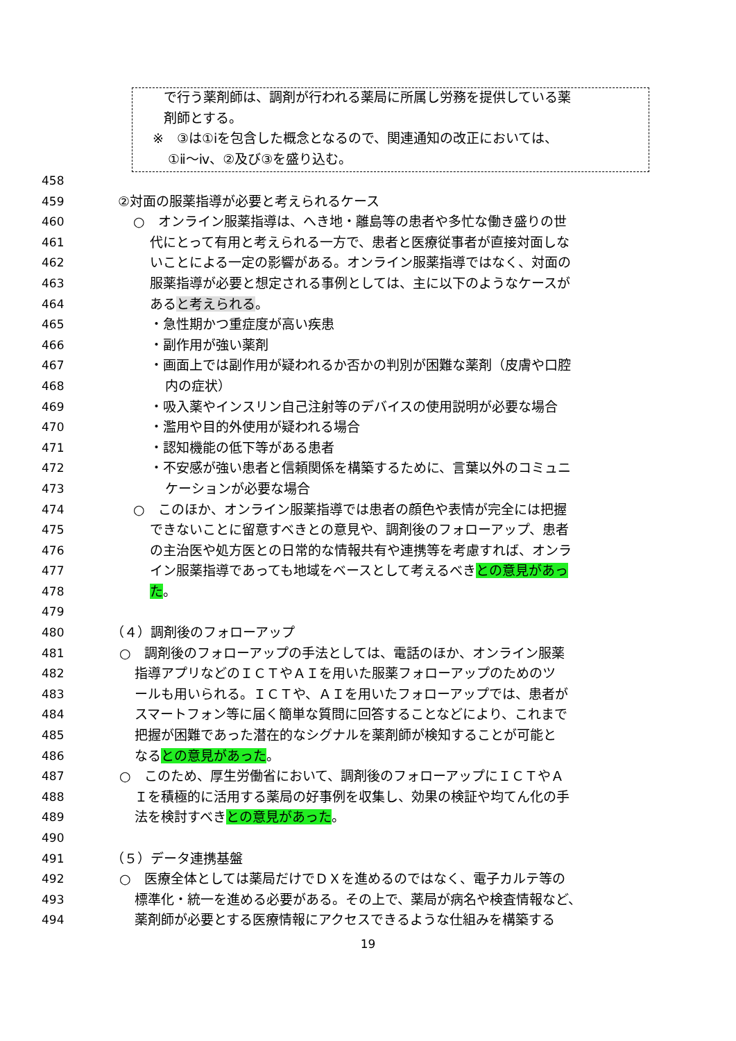で行う薬剤師は、調剤が行われる薬局に所属し労務を提供している薬
剤師とする。
※　③は①ⅰを包含した概念となるので、関連通知の改正においては、
①ⅱ～ⅳ、②及び③を盛り込む。
458
459 ②対面の服薬指導が必要と考えられるケース
460 ○　オンライン服薬指導は、へき地・離島等の患者や多忙な働き盛りの世
461 代にとって有用と考えられる一方で、患者と医療従事者が直接対面しな
462 いことによる一定の影響がある。オンライン服薬指導ではなく、対面の
463 服薬指導が必要と想定される事例としては、主に以下のようなケースが
464 あると考えられる。
465 ・急性期かつ重症度が高い疾患
466 ・副作用が強い薬剤
467 ・画面上では副作用が疑われるか否かの判別が困難な薬剤（皮膚や口腔
468 内の症状）
469 ・吸入薬やインスリン自己注射等のデバイスの使用説明が必要な場合
470 ・濫用や目的外使用が疑われる場合
471 ・認知機能の低下等がある患者
472 ・不安感が強い患者と信頼関係を構築するために、言葉以外のコミュニ
473 ケーションが必要な場合
474 ○　このほか、オンライン服薬指導では患者の顔色や表情が完全には把握
475 できないことに留意すべきとの意見や、調剤後のフォローアップ、患者
476 の主治医や処方医との日常的な情報共有や連携等を考慮すれば、オンラ
477 イン服薬指導であっても地域をベースとして考えるべきとの意見があっ
478 た。
479
480 （４）調剤後のフォローアップ
481 ○　調剤後のフォローアップの手法としては、電話のほか、オンライン服薬
482 指導アプリなどのＩＣＴやＡＩを用いた服薬フォローアップのためのツ
483 ールも用いられる。ＩＣＴや、ＡＩを用いたフォローアップでは、患者が
484 スマートフォン等に届く簡単な質問に回答することなどにより、これまで
485 把握が困難であった潜在的なシグナルを薬剤師が検知することが可能と
486 なるとの意見があった。
487 ○　このため、厚生労働省において、調剤後のフォローアップにＩＣＴやＡ
488 Ｉを積極的に活用する薬局の好事例を収集し、効果の検証や均てん化の手
489 法を検討すべきとの意見があった。
490
491 （５）データ連携基盤
492 ○　医療全体としては薬局だけでＤＸを進めるのではなく、電子カルテ等の
493 標準化・統一を進める必要がある。その上で、薬局が病名や検査情報など、
494 薬剤師が必要とする医療情報にアクセスできるような仕組みを構築する
19